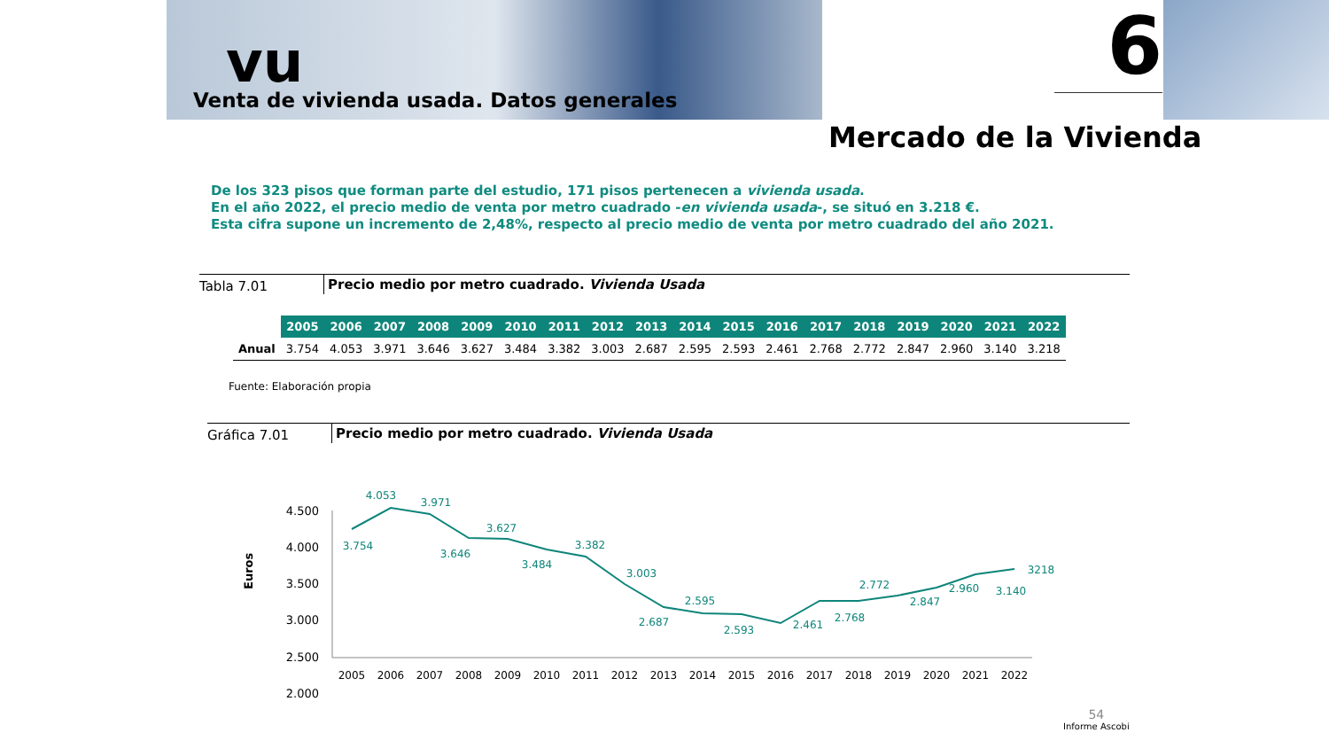vu
Venta de vivienda usada. Datos generales
6
Mercado de la Vivienda
De los 323 pisos que forman parte del estudio, 171 pisos pertenecen a vivienda usada.
En el año 2022, el precio medio de venta por metro cuadrado -en vivienda usada-, se situó en 3.218 €.
Esta cifra supone un incremento de 2,48%, respecto al precio medio de venta por metro cuadrado del año 2021.
Tabla 7.01 Precio medio por metro cuadrado. Vivienda Usada
| | 2005 | 2006 | 2007 | 2008 | 2009 | 2010 | 2011 | 2012 | 2013 | 2014 | 2015 | 2016 | 2017 | 2018 | 2019 | 2020 | 2021 | 2022 |
| --- | --- | --- | --- | --- | --- | --- | --- | --- | --- | --- | --- | --- | --- | --- | --- | --- | --- | --- |
| Anual | 3.754 | 4.053 | 3.971 | 3.646 | 3.627 | 3.484 | 3.382 | 3.003 | 2.687 | 2.595 | 2.593 | 2.461 | 2.768 | 2.772 | 2.847 | 2.960 | 3.140 | 3.218 |
Fuente: Elaboración propia
Gráfica 7.01 Precio medio por metro cuadrado. Vivienda Usada
Euros
4.500
4.000
3.500
3.000
2.500
2.000
3.754
4.053
3.971
3.646
3.627
3.484
3.382
3.003
2.687
2.595
2.593
2.461
2.768
2.772
2.847
2.960
3.140
3218
2005
2006
2007
2008
2009
2010
2011
2012
2013
2014
2015
2016
2017
2018
2019
2020
2021
2022
54
Informe Ascobi